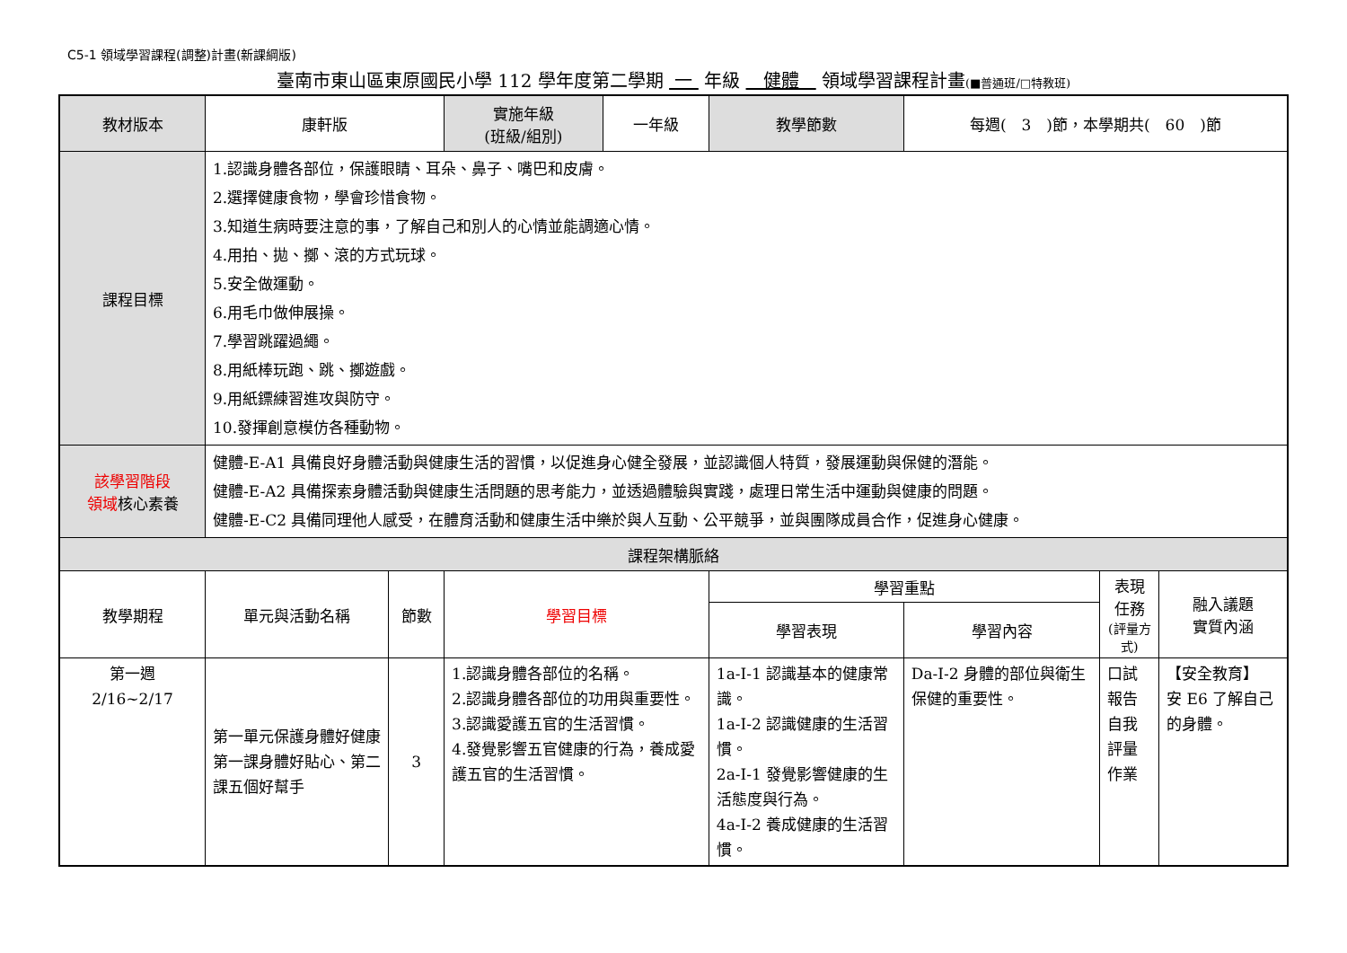C5-1 領域學習課程(調整)計畫(新課綱版)
臺南市東山區東原國民小學 112 學年度第二學期 一 年級 健體 領域學習課程計畫(■普通班/□特教班)
| 教材版本 | 康軒版 | | 實施年級 (班級/組別) | 一年級 | 教學節數 | 每週( 3 )節，本學期共( 60 )節 | | |
| 課程目標 | 1.認識身體各部位，保護眼睛、耳朵、鼻子、嘴巴和皮膚。 2.選擇健康食物，學會珍惜食物。 3.知道生病時要注意的事，了解自己和別人的心情並能調適心情。 4.用拍、拋、擲、滾的方式玩球。 5.安全做運動。 6.用毛巾做伸展操。 7.學習跳躍過繩。 8.用紙棒玩跑、跳、擲遊戲。 9.用紙鏢練習進攻與防守。 10.發揮創意模仿各種動物。 | | | | | | | |
| 該學習階段 領域 核心素養 | 健體-E-A1 具備良好身體活動與健康生活的習慣，以促進身心健全發展，並認識個人特質，發展運動與保健的潛能。 健體-E-A2 具備探索身體活動與健康生活問題的思考能力，並透過體驗與實踐，處理日常生活中運動與健康的問題。 健體-E-C2 具備同理他人感受，在體育活動和健康生活中樂於與人互動、公平競爭，並與團隊成員合作，促進身心健康。 | | | | | | | |
| 課程架構脈絡 | | | | | | | | |
| 教學期程 | 單元與活動名稱 | 節數 | 學習目標 | | 學習重點 | | 表現任務 (評量方式) | 融入議題 實質內涵 |
| | | | | | 學習表現 | 學習內容 | | |
| 第一週 2/16~2/17 | 第一單元保護身體好健康 第一課身體好貼心、第二課五個好幫手 | 3 | 1.認識身體各部位的名稱。 2.認識身體各部位的功用與重要性。 3.認識愛護五官的生活習慣。 4.發覺影響五官健康的行為，養成愛護五官的生活習慣。 | | 1a-I-1 認識基本的健康常識。 1a-I-2 認識健康的生活習慣。 2a-I-1 發覺影響健康的生活態度與行為。 4a-I-2 養成健康的生活習慣。 | Da-I-2 身體的部位與衛生保健的重要性。 | 口試 報告 自我評量 作業 | 【安全教育】 安 E6 了解自己的身體。 |